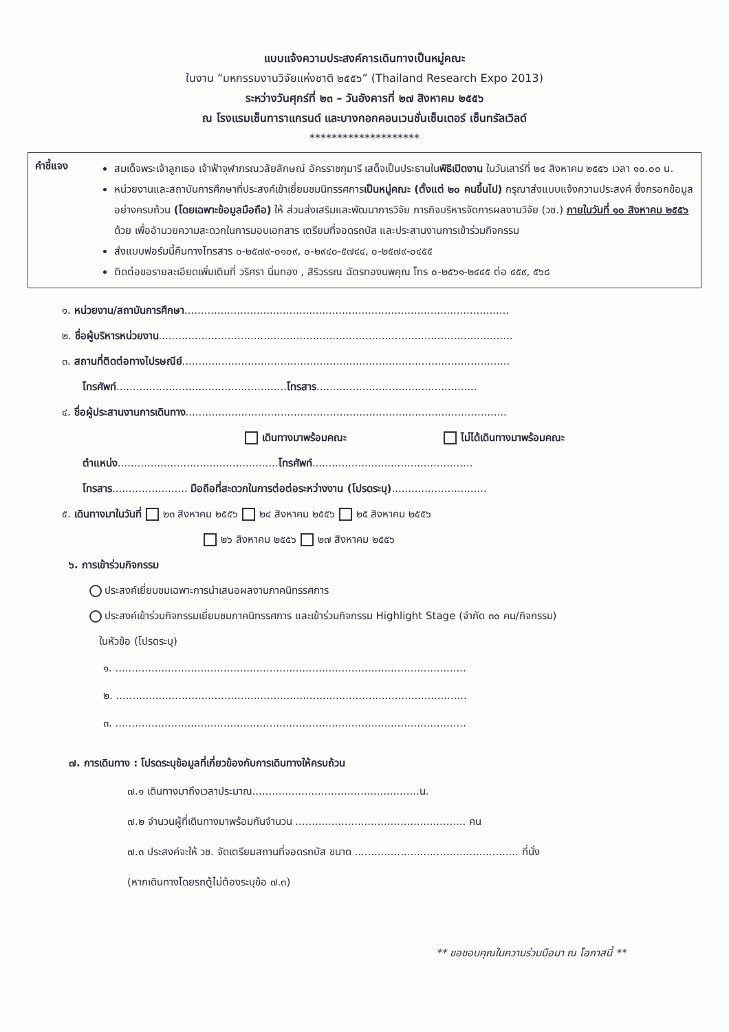แบบแจ้งความประสงค์การเดินทางเป็นหมู่คณะ
ในงาน “มหกรรมงานวิจัยแห่งชาติ ๒๕๕๖” (Thailand Research Expo 2013)
ระหว่างวันศุกร์ที่ ๒๓ – วันอังคารที่ ๒๗ สิงหาคม ๒๕๕๖
ณ โรงแรมเซ็นทาราแกรนด์ และบางกอกคอนเวนชั่นเซ็นเตอร์ เซ็นทรัลเวิลด์
********************
คำชี้แจง
สมเด็จพระเจ้าลูกเธอ เจ้าฟ้าจุฬาภรณวลัยลักษณ์ อัครราชกุมารี เสด็จเป็นประธานในพิธีเปิดงาน ในวันเสาร์ที่ ๒๔ สิงหาคม ๒๕๕๖ เวลา ๑๐.๐๐ น.
หน่วยงานและสถาบันการศึกษาที่ประสงค์เข้าเยี่ยมชมนิทรรศการเป็นหมู่คณะ (ตั้งแต่ ๒๐ คนขึ้นไป) กรุณาส่งแบบแจ้งความประสงค์ ซึ่งกรอกข้อมูลอย่างครบถ้วน (โดยเฉพาะข้อมูลมือถือ) ให้ ส่วนส่งเสริมและพัฒนาการวิจัย ภารกิจบริหารจัดการผลงานวิจัย (วช.) ภายในวันที่ ๑๐ สิงหาคม ๒๕๕๖ ด้วย เพื่ออำนวยความสะดวกในการมอบเอกสาร เตรียมที่จอดรถบัส และประสานงานการเข้าร่วมกิจกรรม
ส่งแบบฟอร์มนี้คืนทางโทรสาร ๐-๒๕๗๙-๐๑๐๙, ๐-๒๙๔๐-๕๗๔๔, ๐-๒๕๗๙-๐๔๕๕
ติดต่อขอรายละเอียดเพิ่มเติมที่ วริศรา นิ่มทอง , สิริวรรณ ฉัตรทองนพคุณ โทร ๐-๒๕๖๑-๒๔๔๕ ต่อ ๔๕๙, ๕๖๘
๑. หน่วยงาน/สถาบันการศึกษา...................................................................................................
๒. ชื่อผู้บริหารหน่วยงาน............................................................................................................
๓. สถานที่ติดต่อทางไปรษณีย์....................................................................................................
โทรศัพท์....................................................โทรสาร.................................................
๔. ชื่อผู้ประสานงานการเดินทาง..................................................................................................
เดินทางมาพร้อมคณะ ไม่ได้เดินทางมาพร้อมคณะ
ตำแหน่ง.................................................โทรศัพท์.................................................
โทรสาร....................... มือถือที่สะดวกในการต่อต่อระหว่างงาน (โปรดระบุ).............................
๕. เดินทางมาในวันที่ ๒๓ สิงหาคม ๒๕๕๖ ๒๔ สิงหาคม ๒๕๕๖ ๒๕ สิงหาคม ๒๕๕๖
๒๖ สิงหาคม ๒๕๕๖ ๒๗ สิงหาคม ๒๕๕๖
๖. การเข้าร่วมกิจกรรม
ประสงค์เยี่ยมชมเฉพาะการนำเสนอผลงานภาคนิทรรศการ
ประสงค์เข้าร่วมกิจกรรมเยี่ยมชมภาคนิทรรศการ และเข้าร่วมกิจกรรม Highlight Stage (จำกัด ๓๐ คน/กิจกรรม)
ในหัวข้อ (โปรดระบุ)
๑. ...........................................................................................................
๒. ...........................................................................................................
๓. ...........................................................................................................
๗. การเดินทาง : โปรดระบุข้อมูลที่เกี่ยวข้องกับการเดินทางให้ครบถ้วน
๗.๑ เดินทางมาถึงเวลาประมาณ...................................................น.
๗.๒ จำนวนผู้ที่เดินทางมาพร้อมกันจำนวน .................................................... คน
๗.๓ ประสงค์จะให้ วช. จัดเตรียมสถานที่จอดรถบัส ขนาด .................................................. ที่นั่ง
(หากเดินทางโดยรถตู้ไม่ต้องระบุข้อ ๗.๓)
** ขอขอบคุณในความร่วมมือมา ณ โอกาสนี้ **